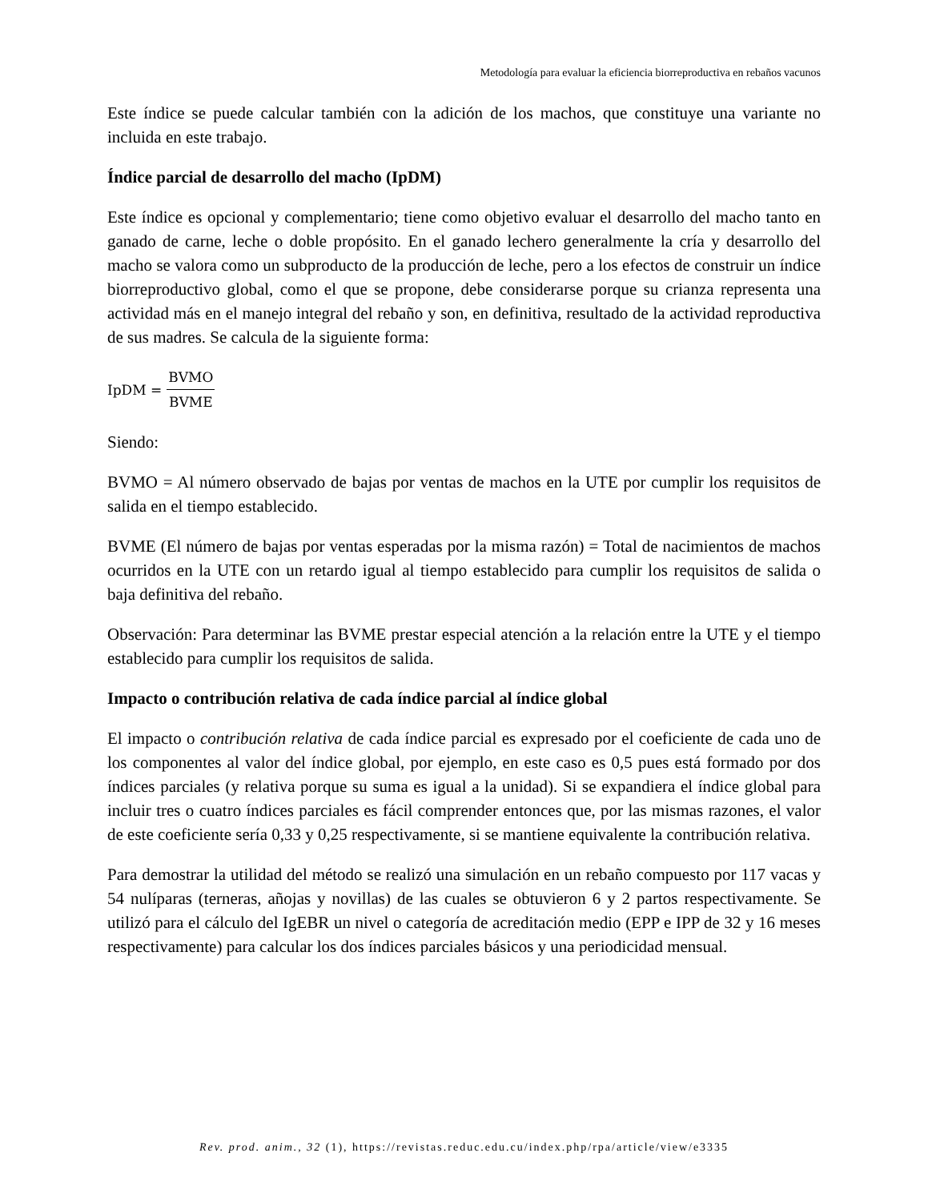Metodología para evaluar la eficiencia biorreproductiva en rebaños vacunos
Este índice se puede calcular también con la adición de los machos, que constituye una variante no incluida en este trabajo.
Índice parcial de desarrollo del macho (IpDM)
Este índice es opcional y complementario; tiene como objetivo evaluar el desarrollo del macho tanto en ganado de carne, leche o doble propósito. En el ganado lechero generalmente la cría y desarrollo del macho se valora como un subproducto de la producción de leche, pero a los efectos de construir un índice biorreproductivo global, como el que se propone, debe considerarse porque su crianza representa una actividad más en el manejo integral del rebaño y son, en definitiva, resultado de la actividad reproductiva de sus madres. Se calcula de la siguiente forma:
IpDM = BVMO BVME
Siendo:
BVMO = Al número observado de bajas por ventas de machos en la UTE por cumplir los requisitos de salida en el tiempo establecido.
BVME (El número de bajas por ventas esperadas por la misma razón) = Total de nacimientos de machos ocurridos en la UTE con un retardo igual al tiempo establecido para cumplir los requisitos de salida o baja definitiva del rebaño.
Observación: Para determinar las BVME prestar especial atención a la relación entre la UTE y el tiempo establecido para cumplir los requisitos de salida.
Impacto o contribución relativa de cada índice parcial al índice global
El impacto o contribución relativa de cada índice parcial es expresado por el coeficiente de cada uno de los componentes al valor del índice global, por ejemplo, en este caso es 0,5 pues está formado por dos índices parciales (y relativa porque su suma es igual a la unidad). Si se expandiera el índice global para incluir tres o cuatro índices parciales es fácil comprender entonces que, por las mismas razones, el valor de este coeficiente sería 0,33 y 0,25 respectivamente, si se mantiene equivalente la contribución relativa.
Para demostrar la utilidad del método se realizó una simulación en un rebaño compuesto por 117 vacas y 54 nulíparas (terneras, añojas y novillas) de las cuales se obtuvieron 6 y 2 partos respectivamente. Se utilizó para el cálculo del IgEBR un nivel o categoría de acreditación medio (EPP e IPP de 32 y 16 meses respectivamente) para calcular los dos índices parciales básicos y una periodicidad mensual.
Rev. prod. anim., 32 (1), https://revistas.reduc.edu.cu/index.php/rpa/article/view/e3335